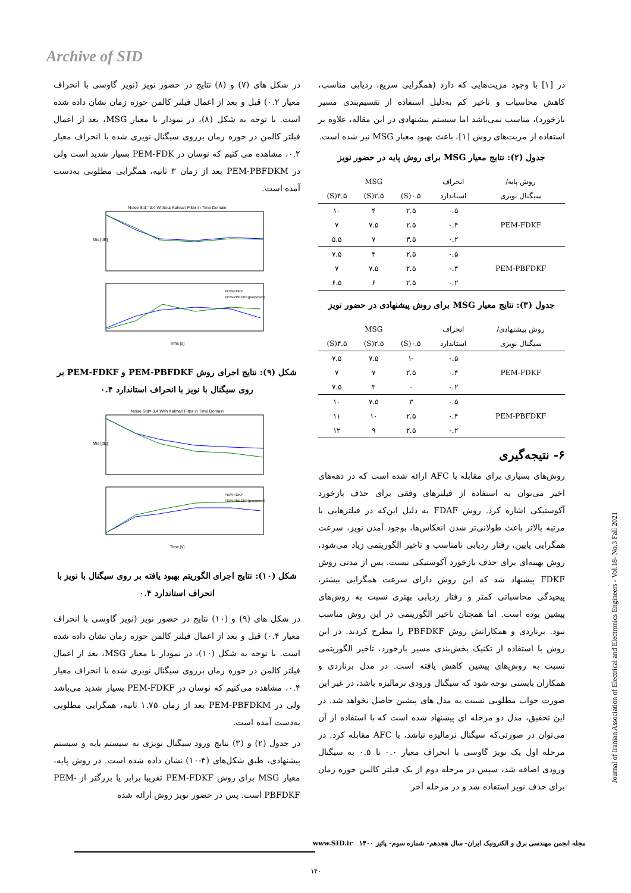Archive of SID
در شکل های (۷) و (۸) نتایج در حضور نویز (نویز گاوسی با انحراف معیار ۰.۲) قبل و بعد از اعمال فیلتر کالمن حوزه زمان نشان داده شده است. با توجه به شکل (۸)، در نمودار با معیار MSG، بعد از اعمال فیلتر کالمن در حوزه زمان برروی سیگنال نویزی شده با انحراف معیار ۰.۲، مشاهده می کنیم که نوسان در PEM-FDK بسیار شدید است ولی در PEM-PBFDKM بعد از زمان ۳ ثانیه، همگرایی مطلوبی به‌دست آمده است.
Noise Std= 0.4 Without Kalman Filter in Time Domain
Mis [dB]
PEM-FDKF
PEM-PBFDKF(proposed)
Time [s]
شکل (۹): نتایج اجرای روش PEM-PBFDKF و PEM-FDKF بر روی سیگنال با نویز با انحراف استاندارد ۰.۴
Noise Std= 0.4 With Kalman Filter in Time Domain
Mis [dB]
PEM-FDKF
PEM-PBFDKF(proposed)
Time [s]
شکل (۱۰): نتایج اجرای الگوریتم بهبود یافته بر روی سیگنال با نویز با انحراف استاندارد ۰.۴
در شکل های (۹) و (۱۰) نتایج در حضور نویز (نویز گاوسی با انحراف معیار ۰.۴) قبل و بعد از اعمال فیلتر کالمن حوزه زمان نشان داده شده است. با توجه به شکل (۱۰)، در نمودار با معیار MSG، بعد از اعمال فیلتر کالمن در حوزه زمان برروی سیگنال نویزی شده با انحراف معیار ۰.۴، مشاهده می‌کنیم که نوسان در PEM-FDKF بسیار شدید می‌باشد ولی در PEM-PBFDKM بعد از زمان ۱.۷۵ ثانیه، همگرایی مطلوبی به‌دست آمده است.
در جدول (۲) و (۳) نتایج ورود سیگنال نویزی به سیستم پایه و سیستم پیشنهادی، طبق شکل‌های (۴-۱۰) نشان داده شده است. در روش پایه، معیار MSG برای روش PEM-FDKF تقریبا برابر یا بزرگتر از PEM-PBFDKF است. پس در حضور نویز روش ارائه شده
در [۱] با وجود مزیت‌هایی که دارد (همگرایی سریع، ردیابی مناسب، کاهش محاسبات و تاخیر کم به‌دلیل استفاده از تقسیم‌بندی مسیر بازخورد)، مناسب نمی‌باشد اما سیستم پیشنهادی در این مقاله، علاوه بر استفاده از مزیت‌های روش [۱]، باعث بهبود معیار MSG نیز شده است.
جدول (۲): نتایج معیار MSG برای روش پایه در حضور نویز
| روش پایه/ | انحراف | MSG | | |
| --- | --- | --- | --- | --- |
| سیگنال نویزی | استاندارد | ۰.۵(S) | ۲.۵(S) | ۴.۵(S) |
| PEM-FDKF | ۰.۵ | ۲.۵ | ۴ | ۱۰ |
| | ۰.۴ | ۲.۵ | ۷.۵ | ۷ |
| | ۰.۲ | ۳.۵ | ۷ | ۵.۵ |
| PEM-PBFDKF | ۰.۵ | ۲.۵ | ۴ | ۷.۵ |
| | ۰.۴ | ۲.۵ | ۷.۵ | ۷ |
| | ۰.۲ | ۲.۵ | ۶ | ۶.۵ |
جدول (۳): نتایج معیار MSG برای روش پیشنهادی در حضور نویز
| روش پیشنهادی/ | انحراف | MSG | | |
| --- | --- | --- | --- | --- |
| سیگنال نویزی | استاندارد | ۰.۵(S) | ۲.۵(S) | ۴.۵(S) |
| PEM-FDKF | ۰.۵ | -۱ | ۷.۵ | ۷.۵ |
| | ۰.۴ | ۲.۵ | ۷ | ۷ |
| | ۰.۲ | ۰ | ۳ | ۷.۵ |
| PEM-PBFDKF | ۰.۵ | ۳ | ۷.۵ | ۱۰ |
| | ۰.۴ | ۲.۵ | ۱۰ | ۱۱ |
| | ۰.۲ | ۲.۵ | ۹ | ۱۲ |
۶- نتیجه‌گیری
روش‌های بسیاری برای مقابله با AFC ارائه شده است که در دهه‌های اخیر می‌توان به استفاده از فیلترهای وفقی برای حذف بازخورد آکوستیکی اشاره کرد. روش FDAF به دلیل این‌که در فیلترهایی با مرتبه بالاتر باعث طولانی‌تر شدن انعکاس‌ها، بوجود آمدن نویز، سرعت همگرایی پایین، رفتار ردیابی نامناسب و تاخیر الگوریتمی زیاد می‌شود، روش بهینه‌ای برای حذف بازخورد آکوستیکی نیست. پس از مدتی روش FDKF پیشنهاد شد که این روش دارای سرعت همگرایی بیشتر، پیچیدگی محاسباتی کمتر و رفتار ردیابی بهتری نسبت به روش‌های پیشین بوده است. اما همچنان تاخیر الگوریتمی در این روش مناسب نبود. برناردی و همکارانش روش PBFDKF را مطرح کردند. در این روش با استفاده از تکنیک بخش‌بندی مسیر بازخورد، تاخیر الگوریتمی نسبت به روش‌های پیشین کاهش یافته است. در مدل برناردی و همکاران بایستی توجه شود که سیگنال ورودی نرمالیزه باشد، در غیر این صورت جواب مطلوبی نسبت به مدل های پیشین حاصل نخواهد شد. در این تحقیق، مدل دو مرحله ای پیشنهاد شده است که با استفاده از آن می‌توان در صورتی‌که سیگنال نرمالیزه نباشد، با AFC مقابله کرد. در مرحله اول یک نویز گاوسی با انحراف معیار ۰.۰ تا ۰.۵ به سیگنال ورودی اضافه شد، سپس در مرحله دوم از یک فیلتر کالمن حوزه زمان برای حذف نویز استفاده شد و در مرحله آخر
Journal of Iranian Association of Electrical and Electronics Engineers - Vol.18- No.3 Fall 2021
مجله انجمن مهندسی برق و الکترونیک ایران- سال هجدهم- شماره سوم- پائیز ۱۴۰۰ www.SID.ir
۱۴۰